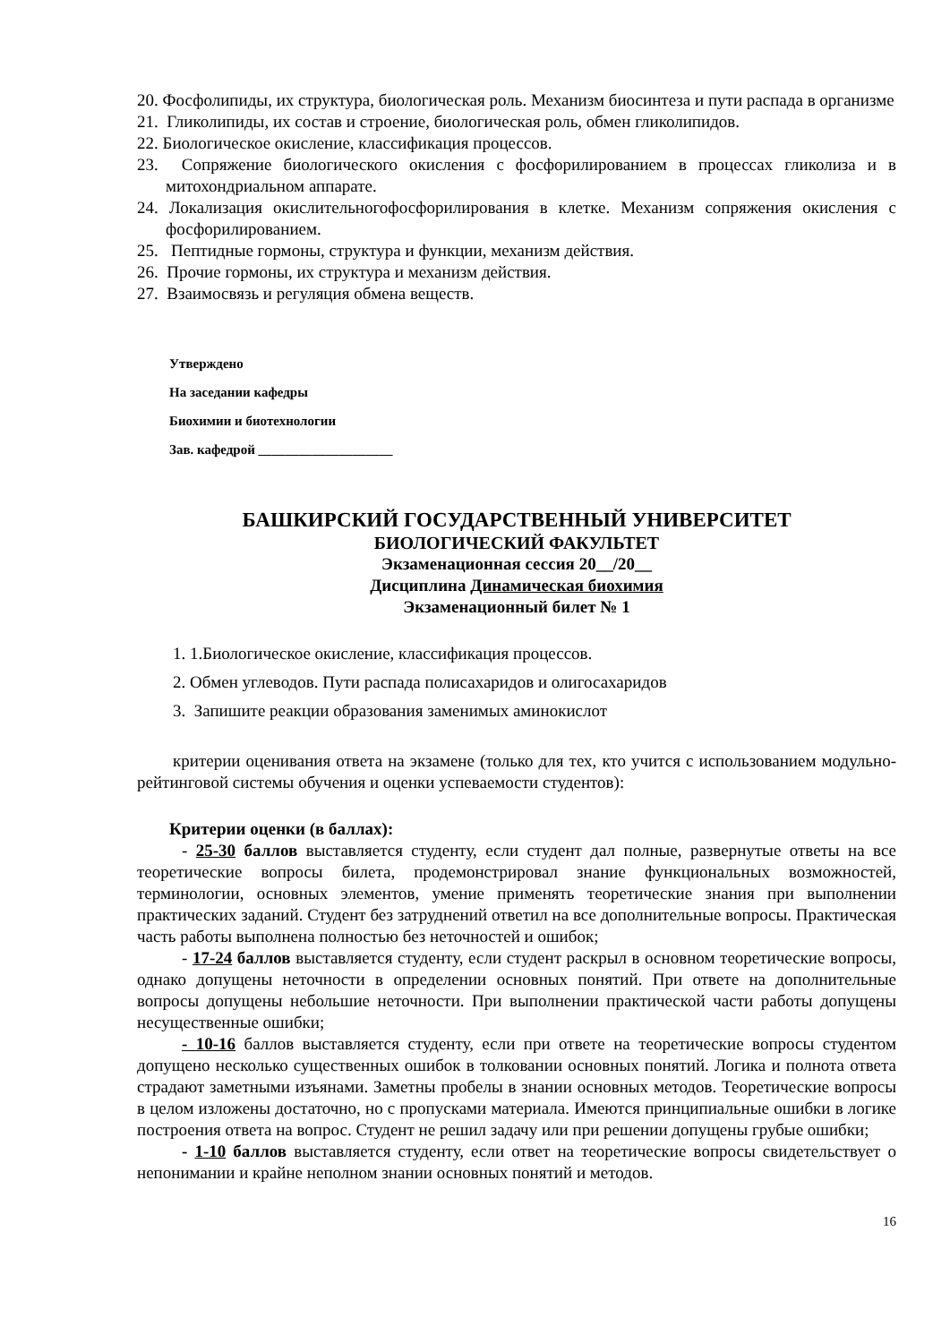20. Фосфолипиды, их структура, биологическая роль. Механизм биосинтеза и пути распада в организме
21. Гликолипиды, их состав и строение, биологическая роль, обмен гликолипидов.
22. Биологическое окисление, классификация процессов.
23. Сопряжение биологического окисления с фосфорилированием в процессах гликолиза и в митохондриальном аппарате.
24. Локализация окислительногофосфорилирования в клетке. Механизм сопряжения окисления с фосфорилированием.
25. Пептидные гормоны, структура и функции, механизм действия.
26. Прочие гормоны, их структура и механизм действия.
27. Взаимосвязь и регуляция обмена веществ.
Утверждено
На заседании кафедры
Биохимии и биотехнологии
Зав. кафедрой ____________________
БАШКИРСКИЙ ГОСУДАРСТВЕННЫЙ УНИВЕРСИТЕТ
БИОЛОГИЧЕСКИЙ ФАКУЛЬТЕТ
Экзаменационная сессия 20__/20__
Дисциплина Динамическая биохимия
Экзаменационный билет № 1
1. 1.Биологическое окисление, классификация процессов.
2. Обмен углеводов. Пути распада полисахаридов и олигосахаридов
3. Запишите реакции образования заменимых аминокислот
критерии оценивания ответа на экзамене (только для тех, кто учится с использованием модульно-рейтинговой системы обучения и оценки успеваемости студентов):
Критерии оценки (в баллах):
- 25-30 баллов выставляется студенту, если студент дал полные, развернутые ответы на все теоретические вопросы билета, продемонстрировал знание функциональных возможностей, терминологии, основных элементов, умение применять теоретические знания при выполнении практических заданий. Студент без затруднений ответил на все дополнительные вопросы. Практическая часть работы выполнена полностью без неточностей и ошибок;
- 17-24 баллов выставляется студенту, если студент раскрыл в основном теоретические вопросы, однако допущены неточности в определении основных понятий. При ответе на дополнительные вопросы допущены небольшие неточности. При выполнении практической части работы допущены несущественные ошибки;
- 10-16 баллов выставляется студенту, если при ответе на теоретические вопросы студентом допущено несколько существенных ошибок в толковании основных понятий. Логика и полнота ответа страдают заметными изъянами. Заметны пробелы в знании основных методов. Теоретические вопросы в целом изложены достаточно, но с пропусками материала. Имеются принципиальные ошибки в логике построения ответа на вопрос. Студент не решил задачу или при решении допущены грубые ошибки;
- 1-10 баллов выставляется студенту, если ответ на теоретические вопросы свидетельствует о непонимании и крайне неполном знании основных понятий и методов.
16